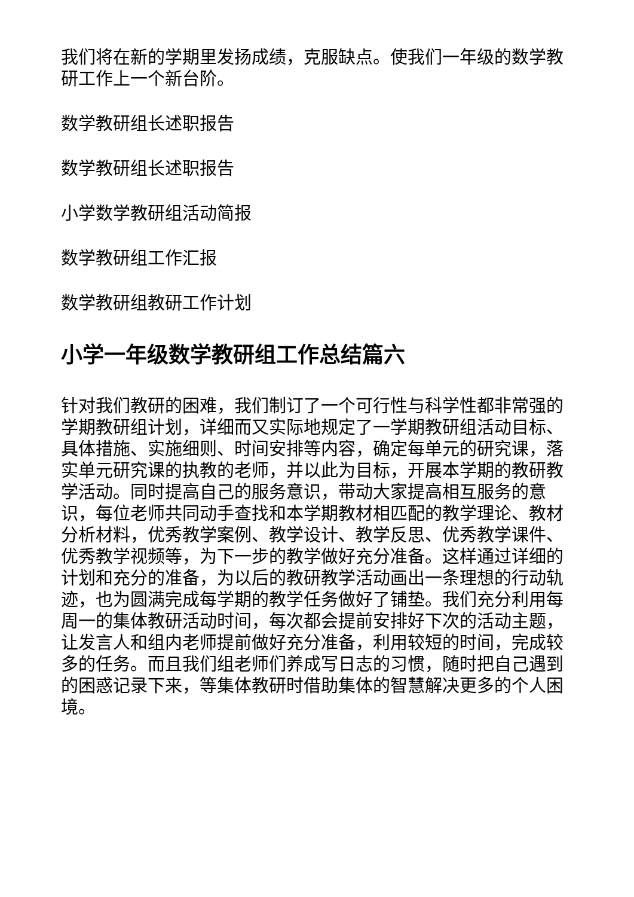我们将在新的学期里发扬成绩，克服缺点。使我们一年级的数学教研工作上一个新台阶。
数学教研组长述职报告
数学教研组长述职报告
小学数学教研组活动简报
数学教研组工作汇报
数学教研组教研工作计划
小学一年级数学教研组工作总结篇六
针对我们教研的困难，我们制订了一个可行性与科学性都非常强的学期教研组计划，详细而又实际地规定了一学期教研组活动目标、具体措施、实施细则、时间安排等内容，确定每单元的研究课，落实单元研究课的执教的老师，并以此为目标，开展本学期的教研教学活动。同时提高自己的服务意识，带动大家提高相互服务的意识，每位老师共同动手查找和本学期教材相匹配的教学理论、教材分析材料，优秀教学案例、教学设计、教学反思、优秀教学课件、优秀教学视频等，为下一步的教学做好充分准备。这样通过详细的计划和充分的准备，为以后的教研教学活动画出一条理想的行动轨迹，也为圆满完成每学期的教学任务做好了铺垫。我们充分利用每周一的集体教研活动时间，每次都会提前安排好下次的活动主题，让发言人和组内老师提前做好充分准备，利用较短的时间，完成较多的任务。而且我们组老师们养成写日志的习惯，随时把自己遇到的困惑记录下来，等集体教研时借助集体的智慧解决更多的个人困境。